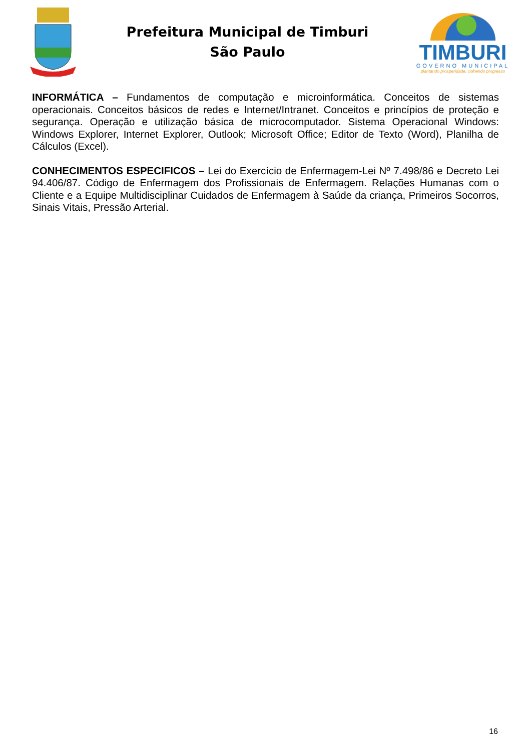Prefeitura Municipal de Timburi
São Paulo
TIMBURI
GOVERNO MUNICIPAL
plantando prosperidade, colhendo progresso
INFORMÁTICA – Fundamentos de computação e microinformática. Conceitos de sistemas operacionais. Conceitos básicos de redes e Internet/Intranet. Conceitos e princípios de proteção e segurança. Operação e utilização básica de microcomputador. Sistema Operacional Windows: Windows Explorer, Internet Explorer, Outlook; Microsoft Office; Editor de Texto (Word), Planilha de Cálculos (Excel).
CONHECIMENTOS ESPECIFICOS – Lei do Exercício de Enfermagem-Lei Nº 7.498/86 e Decreto Lei 94.406/87. Código de Enfermagem dos Profissionais de Enfermagem. Relações Humanas com o Cliente e a Equipe Multidisciplinar Cuidados de Enfermagem à Saúde da criança, Primeiros Socorros, Sinais Vitais, Pressão Arterial.
16